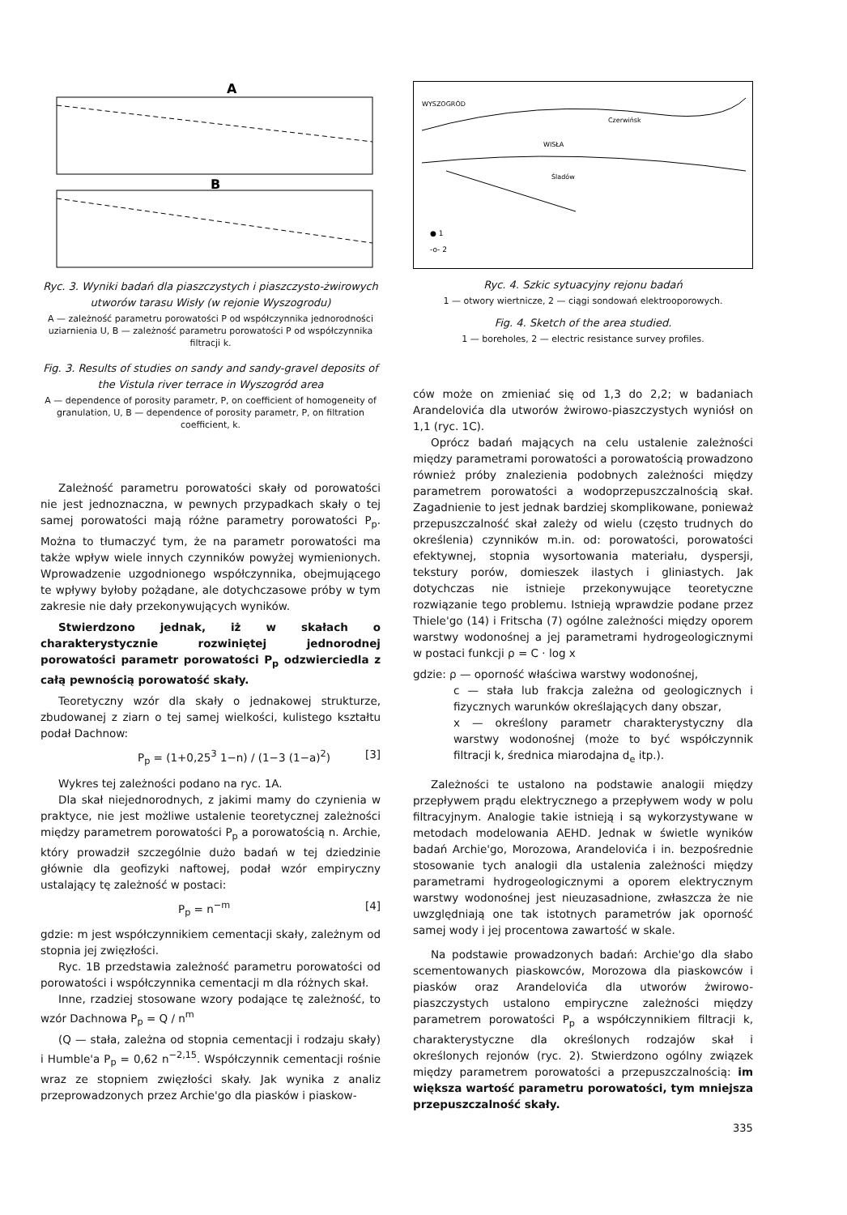A
B
Ryc. 3. Wyniki badań dla piaszczystych i piaszczysto-żwirowych utworów tarasu Wisły (w rejonie Wyszogrodu)
A — zależność parametru porowatości P od współczynnika jednorodności uziarnienia U, B — zależność parametru porowatości P od współczynnika filtracji k.
Fig. 3. Results of studies on sandy and sandy-gravel deposits of the Vistula river terrace in Wyszogród area
A — dependence of porosity parametr, P, on coefficient of homogeneity of granulation, U, B — dependence of porosity parametr, P, on filtration coefficient, k.
Zależność parametru porowatości skały od porowatości nie jest jednoznaczna, w pewnych przypadkach skały o tej samej porowatości mają różne parametry porowatości P<sub>p</sub>. Można to tłumaczyć tym, że na parametr porowatości ma także wpływ wiele innych czynników powyżej wymienionych. Wprowadzenie uzgodnionego współczynnika, obejmującego te wpływy byłoby pożądane, ale dotychczasowe próby w tym zakresie nie dały przekonywujących wyników.
Stwierdzono jednak, iż w skałach o charakterystycznie rozwiniętej jednorodnej porowatości parametr porowatości P<sub>p</sub> odzwierciedla z całą pewnością porowatość skały.
Teoretyczny wzór dla skały o jednakowej strukturze, zbudowanej z ziarn o tej samej wielkości, kulistego kształtu podał Dachnow:
P<sub>p</sub> = (1+0,25<sup>3</sup> 1−n) / (1−3 (1−a)<sup>2</sup>) [3]
Wykres tej zależności podano na ryc. 1A.
Dla skał niejednorodnych, z jakimi mamy do czynienia w praktyce, nie jest możliwe ustalenie teoretycznej zależności między parametrem porowatości P<sub>p</sub> a porowatością n. Archie, który prowadził szczególnie dużo badań w tej dziedzinie głównie dla geofizyki naftowej, podał wzór empiryczny ustalający tę zależność w postaci:
P<sub>p</sub> = n<sup>−m</sup> [4]
gdzie: m jest współczynnikiem cementacji skały, zależnym od stopnia jej zwięzłości.
Ryc. 1B przedstawia zależność parametru porowatości od porowatości i współczynnika cementacji m dla różnych skał.
Inne, rzadziej stosowane wzory podające tę zależność, to wzór Dachnowa P<sub>p</sub> = Q / n<sup>m</sup>
(Q — stała, zależna od stopnia cementacji i rodzaju skały) i Humble'a P<sub>p</sub> = 0,62 n<sup>−2,15</sup>. Współczynnik cementacji rośnie wraz ze stopniem zwięzłości skały. Jak wynika z analiz przeprowadzonych przez Archie'go dla piasków i piaskow-
WYSZOGRÓD
Czerwińsk
WISŁA
Śladów
● 1
-o- 2
Ryc. 4. Szkic sytuacyjny rejonu badań
1 — otwory wiertnicze, 2 — ciągi sondowań elektrooporowych.
Fig. 4. Sketch of the area studied.
1 — boreholes, 2 — electric resistance survey profiles.
ców może on zmieniać się od 1,3 do 2,2; w badaniach Arandelovića dla utworów żwirowo-piaszczystych wyniósł on 1,1 (ryc. 1C).
Oprócz badań mających na celu ustalenie zależności między parametrami porowatości a porowatością prowadzono również próby znalezienia podobnych zależności między parametrem porowatości a wodoprzepuszczalnością skał. Zagadnienie to jest jednak bardziej skomplikowane, ponieważ przepuszczalność skał zależy od wielu (często trudnych do określenia) czynników m.in. od: porowatości, porowatości efektywnej, stopnia wysortowania materiału, dyspersji, tekstury porów, domieszek ilastych i gliniastych. Jak dotychczas nie istnieje przekonywujące teoretyczne rozwiązanie tego problemu. Istnieją wprawdzie podane przez Thiele'go (14) i Fritscha (7) ogólne zależności między oporem warstwy wodonośnej a jej parametrami hydrogeologicznymi w postaci funkcji ρ = C · log x
gdzie: ρ — oporność właściwa warstwy wodonośnej,
c — stała lub frakcja zależna od geologicznych i fizycznych warunków określających dany obszar,
x — określony parametr charakterystyczny dla warstwy wodonośnej (może to być współczynnik filtracji k, średnica miarodajna d<sub>e</sub> itp.).
Zależności te ustalono na podstawie analogii między przepływem prądu elektrycznego a przepływem wody w polu filtracyjnym. Analogie takie istnieją i są wykorzystywane w metodach modelowania AEHD. Jednak w świetle wyników badań Archie'go, Morozowa, Arandelovića i in. bezpośrednie stosowanie tych analogii dla ustalenia zależności między parametrami hydrogeologicznymi a oporem elektrycznym warstwy wodonośnej jest nieuzasadnione, zwłaszcza że nie uwzględniają one tak istotnych parametrów jak oporność samej wody i jej procentowa zawartość w skale.
Na podstawie prowadzonych badań: Archie'go dla słabo scementowanych piaskowców, Morozowa dla piaskowców i piasków oraz Arandelovića dla utworów żwirowo-piaszczystych ustalono empiryczne zależności między parametrem porowatości P<sub>p</sub> a współczynnikiem filtracji k, charakterystyczne dla określonych rodzajów skał i określonych rejonów (ryc. 2). Stwierdzono ogólny związek między parametrem porowatości a przepuszczalnością: im większa wartość parametru porowatości, tym mniejsza przepuszczalność skały.
335